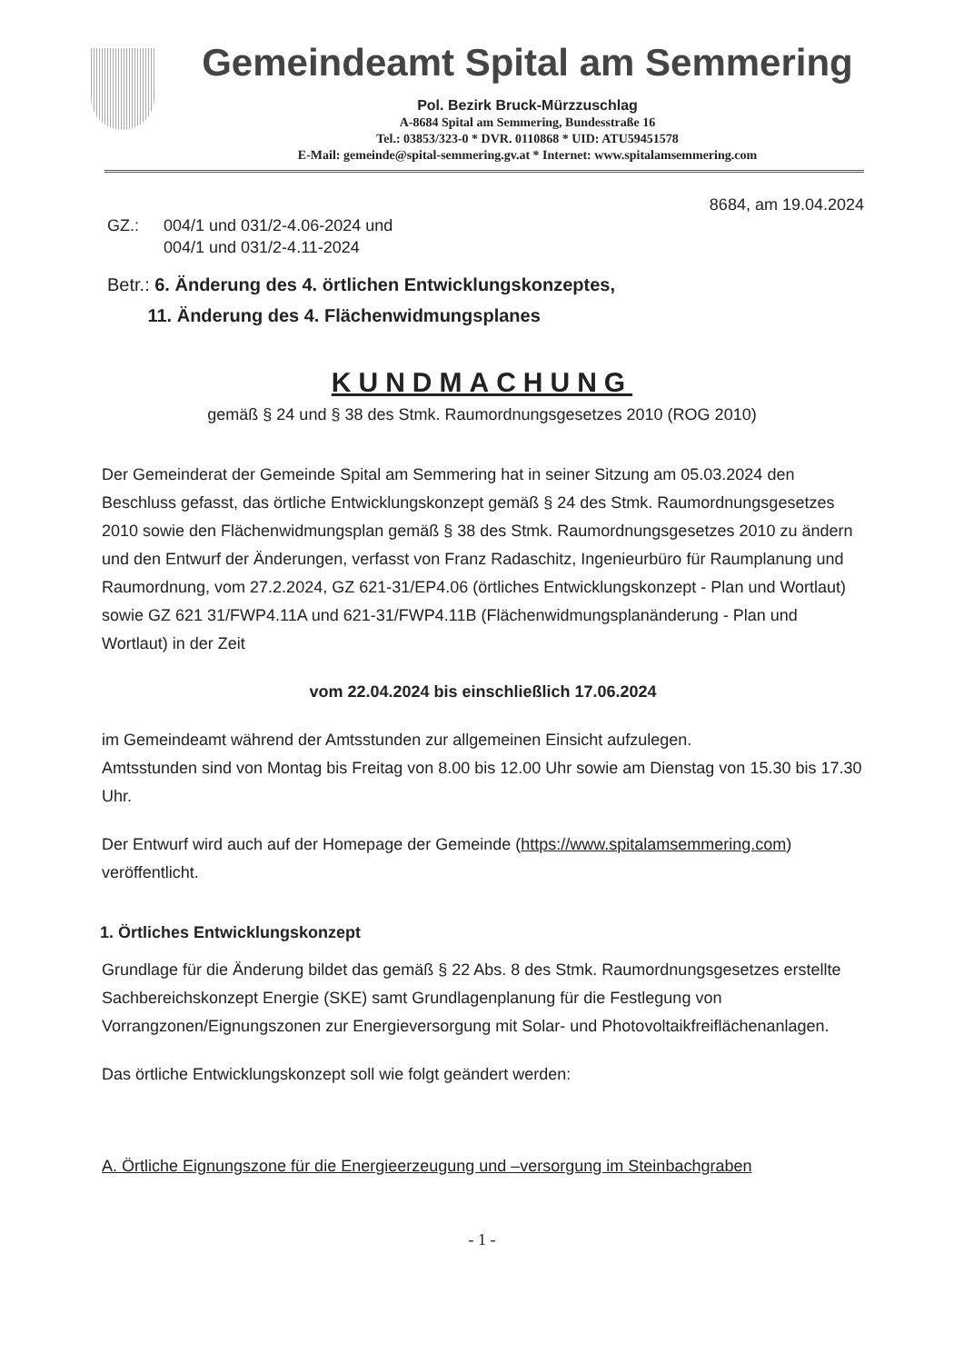Gemeindeamt Spital am Semmering
Pol. Bezirk Bruck-Mürzzuschlag
A-8684 Spital am Semmering, Bundesstraße 16
Tel.: 03853/323-0 * DVR. 0110868 * UID: ATU59451578
E-Mail: gemeinde@spital-semmering.gv.at * Internet: www.spitalamsemmering.com
8684, am 19.04.2024
GZ.: 004/1 und 031/2-4.06-2024 und
004/1 und 031/2-4.11-2024
Betr.: 6. Änderung des 4. örtlichen Entwicklungskonzeptes,
11. Änderung des 4. Flächenwidmungsplanes
KUNDMACHUNG
gemäß § 24 und § 38 des Stmk. Raumordnungsgesetzes 2010 (ROG 2010)
Der Gemeinderat der Gemeinde Spital am Semmering hat in seiner Sitzung am 05.03.2024 den Beschluss gefasst, das örtliche Entwicklungskonzept gemäß § 24 des Stmk. Raumordnungsgesetzes 2010 sowie den Flächenwidmungsplan gemäß § 38 des Stmk. Raumordnungsgesetzes 2010 zu ändern und den Entwurf der Änderungen, verfasst von Franz Radaschitz, Ingenieurbüro für Raumplanung und Raumordnung, vom 27.2.2024, GZ 621-31/EP4.06 (örtliches Entwicklungskonzept - Plan und Wortlaut) sowie GZ 621 31/FWP4.11A und 621-31/FWP4.11B (Flächenwidmungsplanänderung - Plan und Wortlaut) in der Zeit
vom 22.04.2024 bis einschließlich 17.06.2024
im Gemeindeamt während der Amtsstunden zur allgemeinen Einsicht aufzulegen.
Amtsstunden sind von Montag bis Freitag von 8.00 bis 12.00 Uhr sowie am Dienstag von 15.30 bis 17.30 Uhr.
Der Entwurf wird auch auf der Homepage der Gemeinde (https://www.spitalamsemmering.com) veröffentlicht.
1. Örtliches Entwicklungskonzept
Grundlage für die Änderung bildet das gemäß § 22 Abs. 8 des Stmk. Raumordnungsgesetzes erstellte Sachbereichskonzept Energie (SKE) samt Grundlagenplanung für die Festlegung von Vorrangzonen/Eignungszonen zur Energieversorgung mit Solar- und Photovoltaikfreiflächenanlagen.
Das örtliche Entwicklungskonzept soll wie folgt geändert werden:
A. Örtliche Eignungszone für die Energieerzeugung und –versorgung im Steinbachgraben
- 1 -